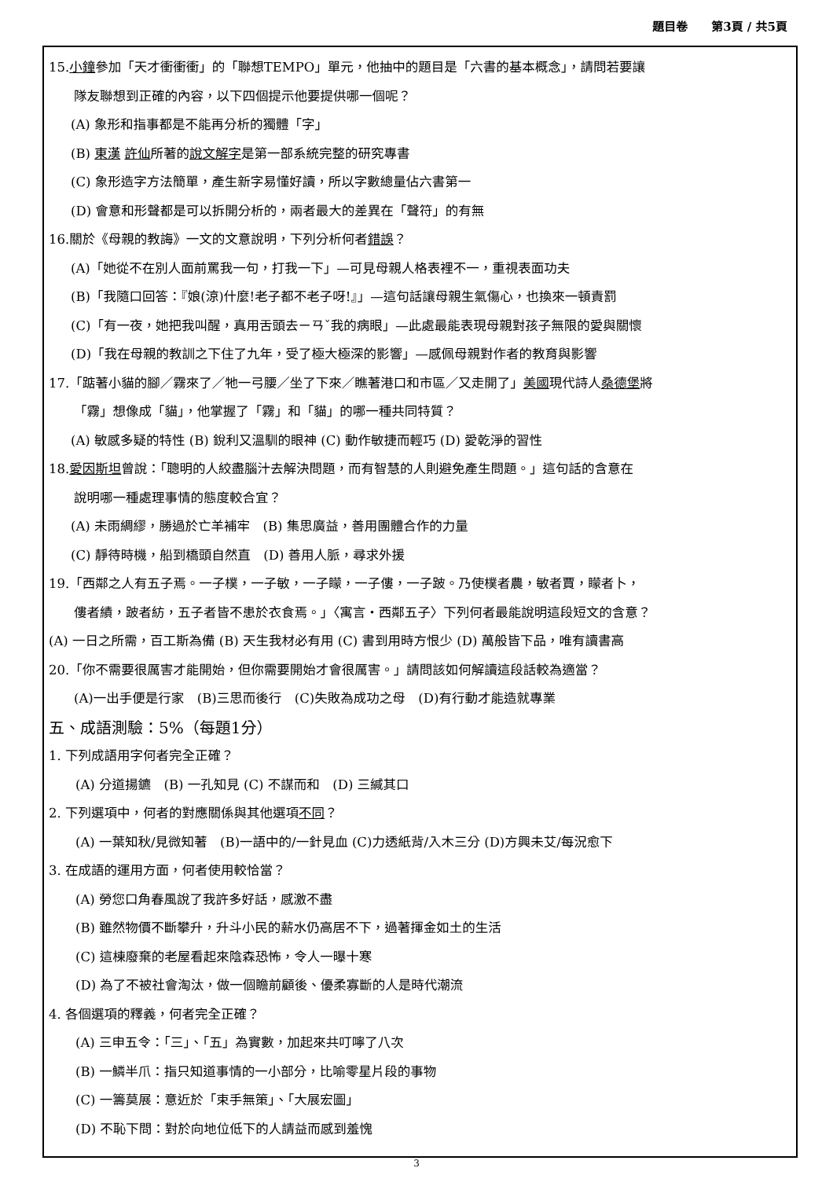題目卷　　第3頁 / 共5頁
15.小鐘參加「天才衝衝衝」的「聯想TEMPO」單元，他抽中的題目是「六書的基本概念」，請問若要讓
隊友聯想到正確的內容，以下四個提示他要提供哪一個呢？
(A) 象形和指事都是不能再分析的獨體「字」
(B) 東漢 許仙所著的說文解字是第一部系統完整的研究專書
(C) 象形造字方法簡單，產生新字易懂好讀，所以字數總量佔六書第一
(D) 會意和形聲都是可以拆開分析的，兩者最大的差異在「聲符」的有無
16.關於《母親的教誨》一文的文意說明，下列分析何者錯誤？
(A)「她從不在別人面前罵我一句，打我一下」—可見母親人格表裡不一，重視表面功夫
(B)「我隨口回答：『娘(涼)什麼!老子都不老子呀!』」—這句話讓母親生氣傷心，也換來一頓責罰
(C)「有一夜，她把我叫醒，真用舌頭去ㄧㄢˇ我的病眼」—此處最能表現母親對孩子無限的愛與關懷
(D)「我在母親的教訓之下住了九年，受了極大極深的影響」—感佩母親對作者的教育與影響
17.「踮著小貓的腳／霧來了／牠一弓腰／坐了下來／瞧著港口和市區／又走開了」美國現代詩人桑德堡將
「霧」想像成「貓」，他掌握了「霧」和「貓」的哪一種共同特質？
(A) 敏感多疑的特性 (B) 銳利又溫馴的眼神 (C) 動作敏捷而輕巧 (D) 愛乾淨的習性
18.愛因斯坦曾說：「聰明的人絞盡腦汁去解決問題，而有智慧的人則避免產生問題。」這句話的含意在
說明哪一種處理事情的態度較合宜？
(A) 未雨綢繆，勝過於亡羊補牢　(B) 集思廣益，善用團體合作的力量
(C) 靜待時機，船到橋頭自然直　(D) 善用人脈，尋求外援
19.「西鄰之人有五子焉。一子樸，一子敏，一子矇，一子僂，一子跛。乃使樸者農，敏者賈，矇者卜，
僂者績，跛者紡，五子者皆不患於衣食焉。」〈寓言‧西鄰五子〉下列何者最能說明這段短文的含意？
(A) 一日之所需，百工斯為備 (B) 天生我材必有用 (C) 書到用時方恨少 (D) 萬般皆下品，唯有讀書高
20.「你不需要很厲害才能開始，但你需要開始才會很厲害。」請問該如何解讀這段話較為適當？
(A)一出手便是行家　(B)三思而後行　(C)失敗為成功之母　(D)有行動才能造就專業
五、成語測驗：5%（每題1分）
1. 下列成語用字何者完全正確？
(A) 分道揚鑣　(B) 一孔知見 (C) 不謀而和　(D) 三緘其口
2. 下列選項中，何者的對應關係與其他選項不同？
(A) 一葉知秋/見微知著　(B)一語中的/一針見血 (C)力透紙背/入木三分 (D)方興未艾/每況愈下
3. 在成語的運用方面，何者使用較恰當？
(A) 勞您口角春風說了我許多好話，感激不盡
(B) 雖然物價不斷攀升，升斗小民的薪水仍高居不下，過著揮金如土的生活
(C) 這棟廢棄的老屋看起來陰森恐怖，令人一曝十寒
(D) 為了不被社會淘汰，做一個瞻前顧後、優柔寡斷的人是時代潮流
4. 各個選項的釋義，何者完全正確？
(A) 三申五令：「三」、「五」為實數，加起來共叮嚀了八次
(B) 一鱗半爪：指只知道事情的一小部分，比喻零星片段的事物
(C) 一籌莫展：意近於「束手無策」、「大展宏圖」
(D) 不恥下問：對於向地位低下的人請益而感到羞愧
3